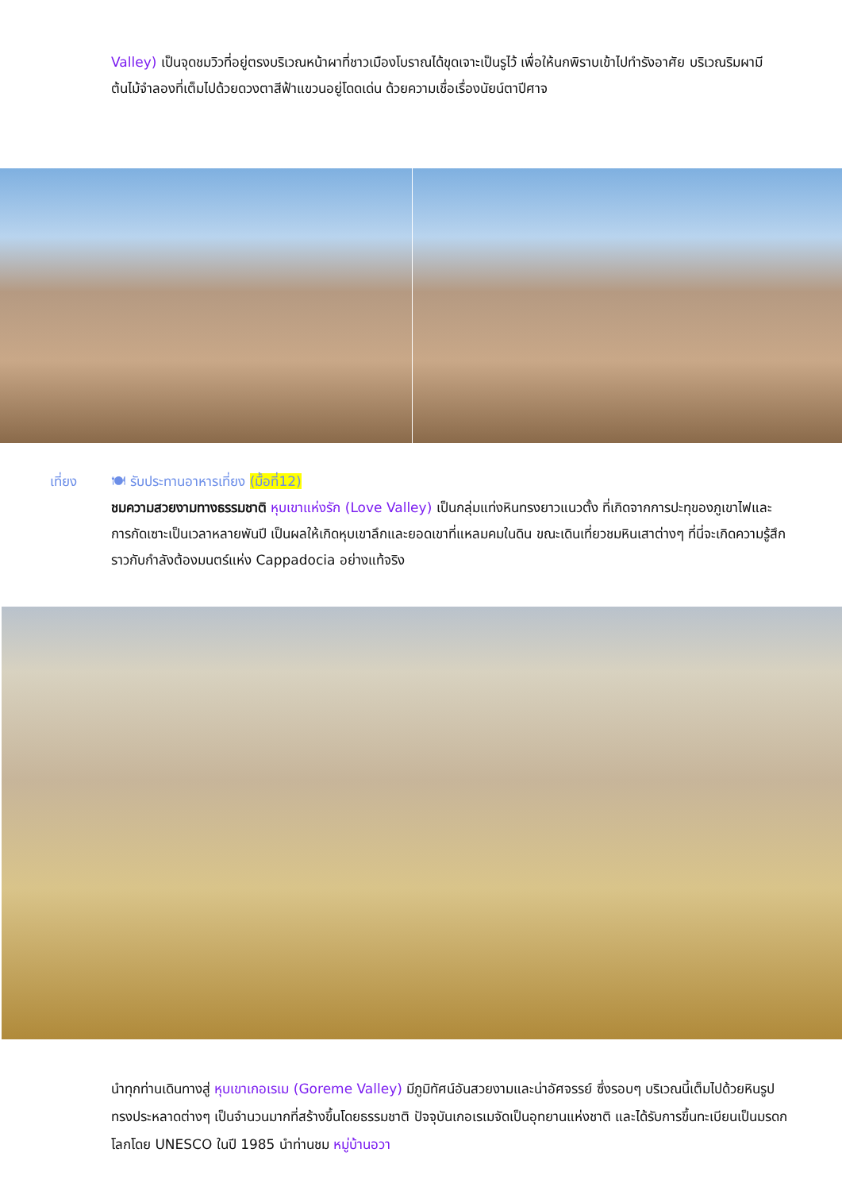Valley) เป็นจุดชมวิวที่อยู่ตรงบริเวณหน้าผาที่ชาวเมืองโบราณได้ขุดเจาะเป็นรูไว้ เพื่อให้นกพิราบเข้าไปทำรังอาศัย บริเวณริมผามีต้นไม้จำลองที่เต็มไปด้วยดวงตาสีฟ้าแขวนอยู่โดดเด่น ด้วยความเชื่อเรื่องนัยน์ตาปีศาจ
เที่ยง 🍽 รับประทานอาหารเที่ยง (มื้อที่12)
ชมความสวยงามทางธรรมชาติ หุบเขาแห่งรัก (Love Valley) เป็นกลุ่มแท่งหินทรงยาวแนวตั้ง ที่เกิดจากการปะทุของภูเขาไฟและการกัดเซาะเป็นเวลาหลายพันปี เป็นผลให้เกิดหุบเขาลึกและยอดเขาที่แหลมคมในดิน ขณะเดินเที่ยวชมหินเสาต่างๆ ที่นี่จะเกิดความรู้สึกราวกับกำลังต้องมนตร์แห่ง Cappadocia อย่างแท้จริง
นำทุกท่านเดินทางสู่ หุบเขาเกอเรเม (Goreme Valley) มีภูมิทัศน์อันสวยงามและน่าอัศจรรย์ ซึ่งรอบๆ บริเวณนี้เต็มไปด้วยหินรูปทรงประหลาดต่างๆ เป็นจำนวนมากที่สร้างขึ้นโดยธรรมชาติ ปัจจุบันเกอเรเมจัดเป็นอุทยานแห่งชาติ และได้รับการขึ้นทะเบียนเป็นมรดกโลกโดย UNESCO ในปี 1985 นำท่านชม หมู่บ้านอวา